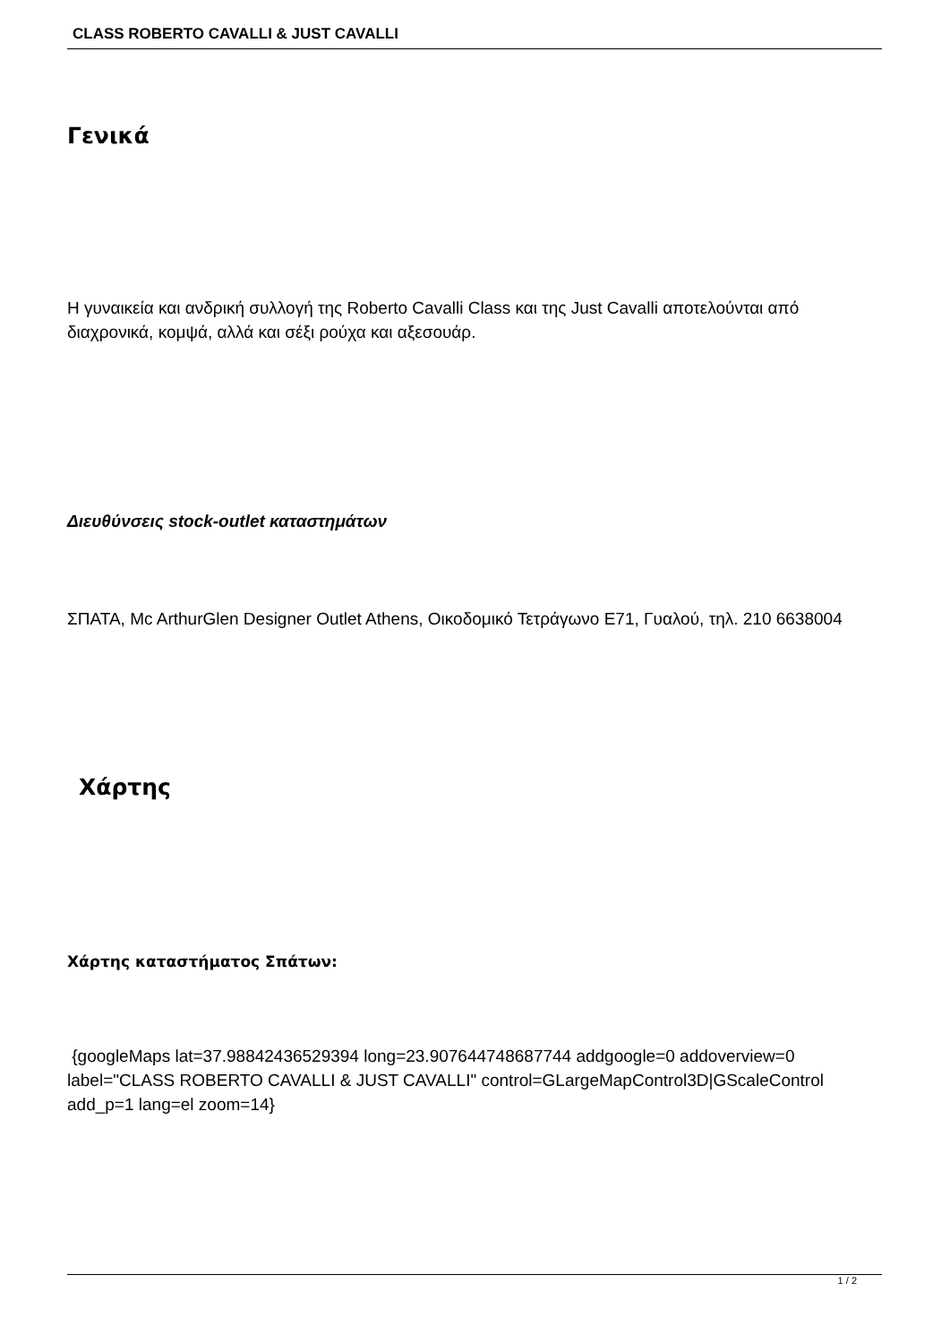CLASS ROBERTO CAVALLI & JUST CAVALLI
Γενικά
Η γυναικεία και ανδρική συλλογή της Roberto Cavalli Class και της Just Cavalli αποτελούνται από διαχρονικά, κομψά, αλλά και σέξι ρούχα και αξεσουάρ.
Διευθύνσεις stock-outlet καταστημάτων
ΣΠΑΤΑ, Mc ArthurGlen Designer Outlet Athens, Οικοδομικό Τετράγωνο Ε71, Γυαλού, τηλ. 210 6638004
Χάρτης
Χάρτης καταστήματος Σπάτων:
{googleMaps lat=37.98842436529394 long=23.907644748687744 addgoogle=0 addoverview=0 label="CLASS ROBERTO CAVALLI & JUST CAVALLI" control=GLargeMapControl3D|GScaleControl add_p=1 lang=el zoom=14}
1 / 2